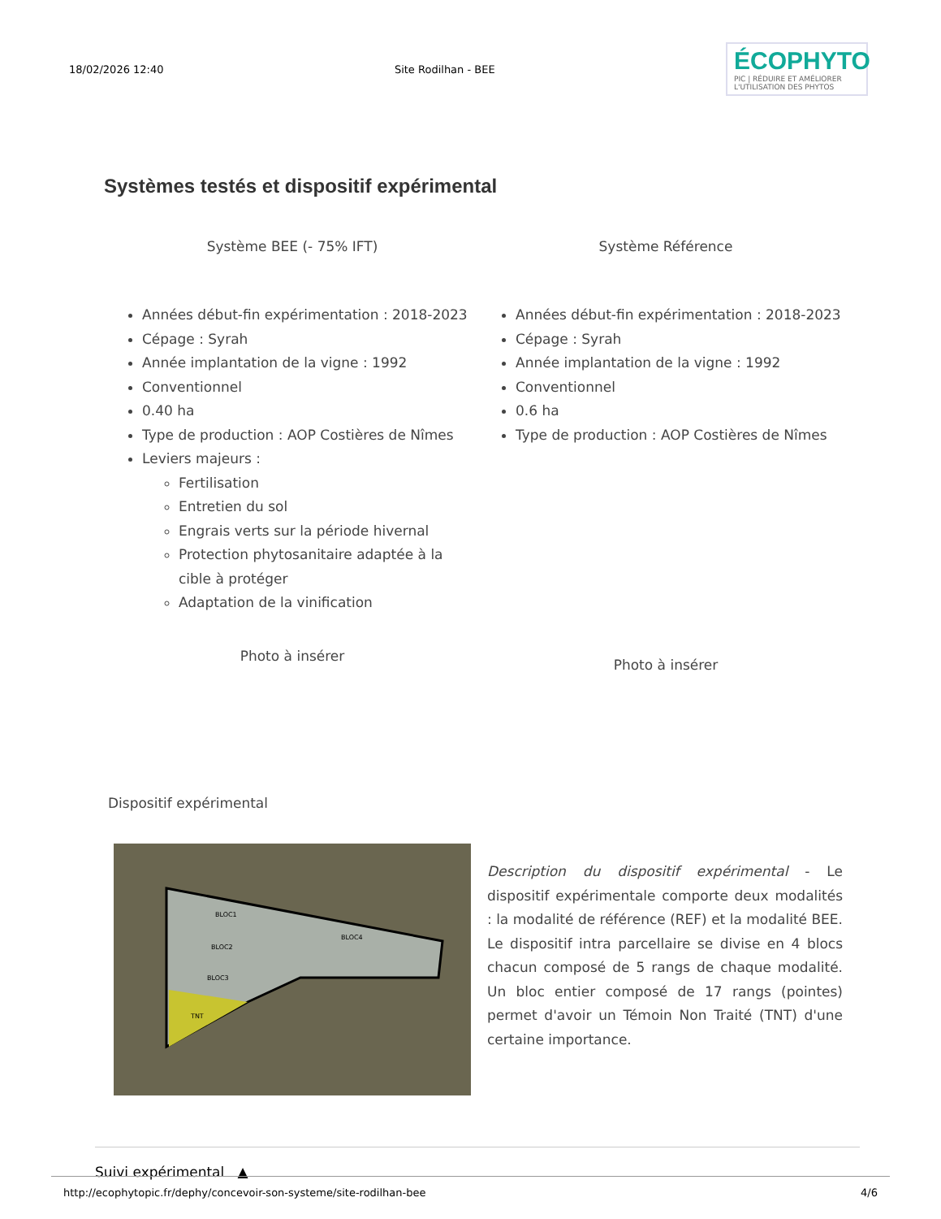18/02/2026 12:40 Site Rodilhan - BEE
ÉCOPHYTO
PIC | RÉDUIRE ET AMÉLIORER L'UTILISATION DES PHYTOS
Systèmes testés et dispositif expérimental
Système BEE (- 75% IFT)
Années début-fin expérimentation : 2018-2023
Cépage : Syrah
Année implantation de la vigne : 1992
Conventionnel
0.40 ha
Type de production : AOP Costières de Nîmes
Leviers majeurs :
Fertilisation
Entretien du sol
Engrais verts sur la période hivernal
Protection phytosanitaire adaptée à la cible à protéger
Adaptation de la vinification
Photo à insérer
Système Référence
Années début-fin expérimentation : 2018-2023
Cépage : Syrah
Année implantation de la vigne : 1992
Conventionnel
0.6 ha
Type de production : AOP Costières de Nîmes
Photo à insérer
Dispositif expérimental
BLOC1
BLOC2
BLOC3
BLOC4
TNT
Description du dispositif expérimental - Le dispositif expérimentale comporte deux modalités : la modalité de référence (REF) et la modalité BEE. Le dispositif intra parcellaire se divise en 4 blocs chacun composé de 5 rangs de chaque modalité. Un bloc entier composé de 17 rangs (pointes) permet d'avoir un Témoin Non Traité (TNT) d'une certaine importance.
Suivi expérimental ▲
http://ecophytopic.fr/dephy/concevoir-son-systeme/site-rodilhan-bee 4/6